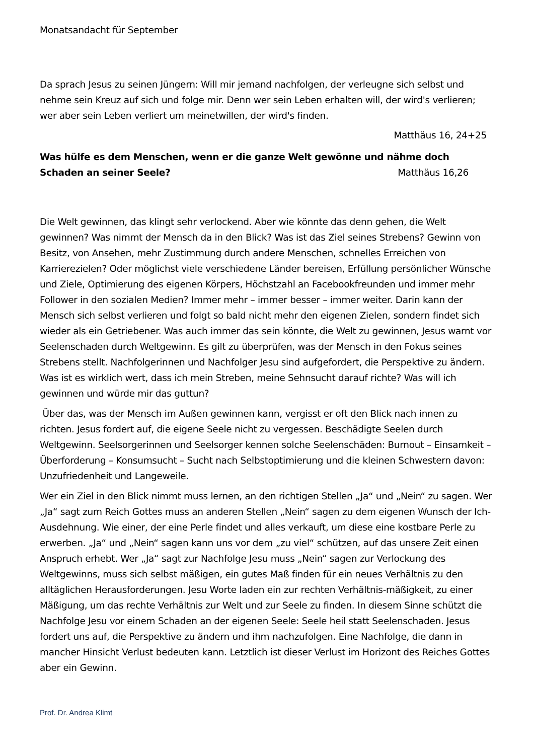Monatsandacht für September
Da sprach Jesus zu seinen Jüngern: Will mir jemand nachfolgen, der verleugne sich selbst und nehme sein Kreuz auf sich und folge mir. Denn wer sein Leben erhalten will, der wird's verlieren; wer aber sein Leben verliert um meinetwillen, der wird's finden.
Matthäus 16, 24+25
Was hülfe es dem Menschen, wenn er die ganze Welt gewönne und nähme doch
Schaden an seiner Seele? Matthäus 16,26
Die Welt gewinnen, das klingt sehr verlockend. Aber wie könnte das denn gehen, die Welt gewinnen? Was nimmt der Mensch da in den Blick? Was ist das Ziel seines Strebens? Gewinn von Besitz, von Ansehen, mehr Zustimmung durch andere Menschen, schnelles Erreichen von Karrierezielen? Oder möglichst viele verschiedene Länder bereisen, Erfüllung persönlicher Wünsche und Ziele, Optimierung des eigenen Körpers, Höchstzahl an Facebookfreunden und immer mehr Follower in den sozialen Medien? Immer mehr – immer besser – immer weiter. Darin kann der Mensch sich selbst verlieren und folgt so bald nicht mehr den eigenen Zielen, sondern findet sich wieder als ein Getriebener. Was auch immer das sein könnte, die Welt zu gewinnen, Jesus warnt vor Seelenschaden durch Weltgewinn. Es gilt zu überprüfen, was der Mensch in den Fokus seines Strebens stellt. Nachfolgerinnen und Nachfolger Jesu sind aufgefordert, die Perspektive zu ändern. Was ist es wirklich wert, dass ich mein Streben, meine Sehnsucht darauf richte? Was will ich gewinnen und würde mir das guttun?
Über das, was der Mensch im Außen gewinnen kann, vergisst er oft den Blick nach innen zu richten. Jesus fordert auf, die eigene Seele nicht zu vergessen. Beschädigte Seelen durch Weltgewinn. Seelsorgerinnen und Seelsorger kennen solche Seelenschäden: Burnout – Einsamkeit – Überforderung – Konsumsucht – Sucht nach Selbstoptimierung und die kleinen Schwestern davon: Unzufriedenheit und Langeweile.
Wer ein Ziel in den Blick nimmt muss lernen, an den richtigen Stellen „Ja“ und „Nein“ zu sagen. Wer „Ja“ sagt zum Reich Gottes muss an anderen Stellen „Nein“ sagen zu dem eigenen Wunsch der Ich-Ausdehnung. Wie einer, der eine Perle findet und alles verkauft, um diese eine kostbare Perle zu erwerben. „Ja“ und „Nein“ sagen kann uns vor dem „zu viel“ schützen, auf das unsere Zeit einen Anspruch erhebt. Wer „Ja“ sagt zur Nachfolge Jesu muss „Nein“ sagen zur Verlockung des Weltgewinns, muss sich selbst mäßigen, ein gutes Maß finden für ein neues Verhältnis zu den alltäglichen Herausforderungen. Jesu Worte laden ein zur rechten Verhältnis-mäßigkeit, zu einer Mäßigung, um das rechte Verhältnis zur Welt und zur Seele zu finden. In diesem Sinne schützt die Nachfolge Jesu vor einem Schaden an der eigenen Seele: Seele heil statt Seelenschaden. Jesus fordert uns auf, die Perspektive zu ändern und ihm nachzufolgen. Eine Nachfolge, die dann in mancher Hinsicht Verlust bedeuten kann. Letztlich ist dieser Verlust im Horizont des Reiches Gottes aber ein Gewinn.
Prof. Dr. Andrea Klimt